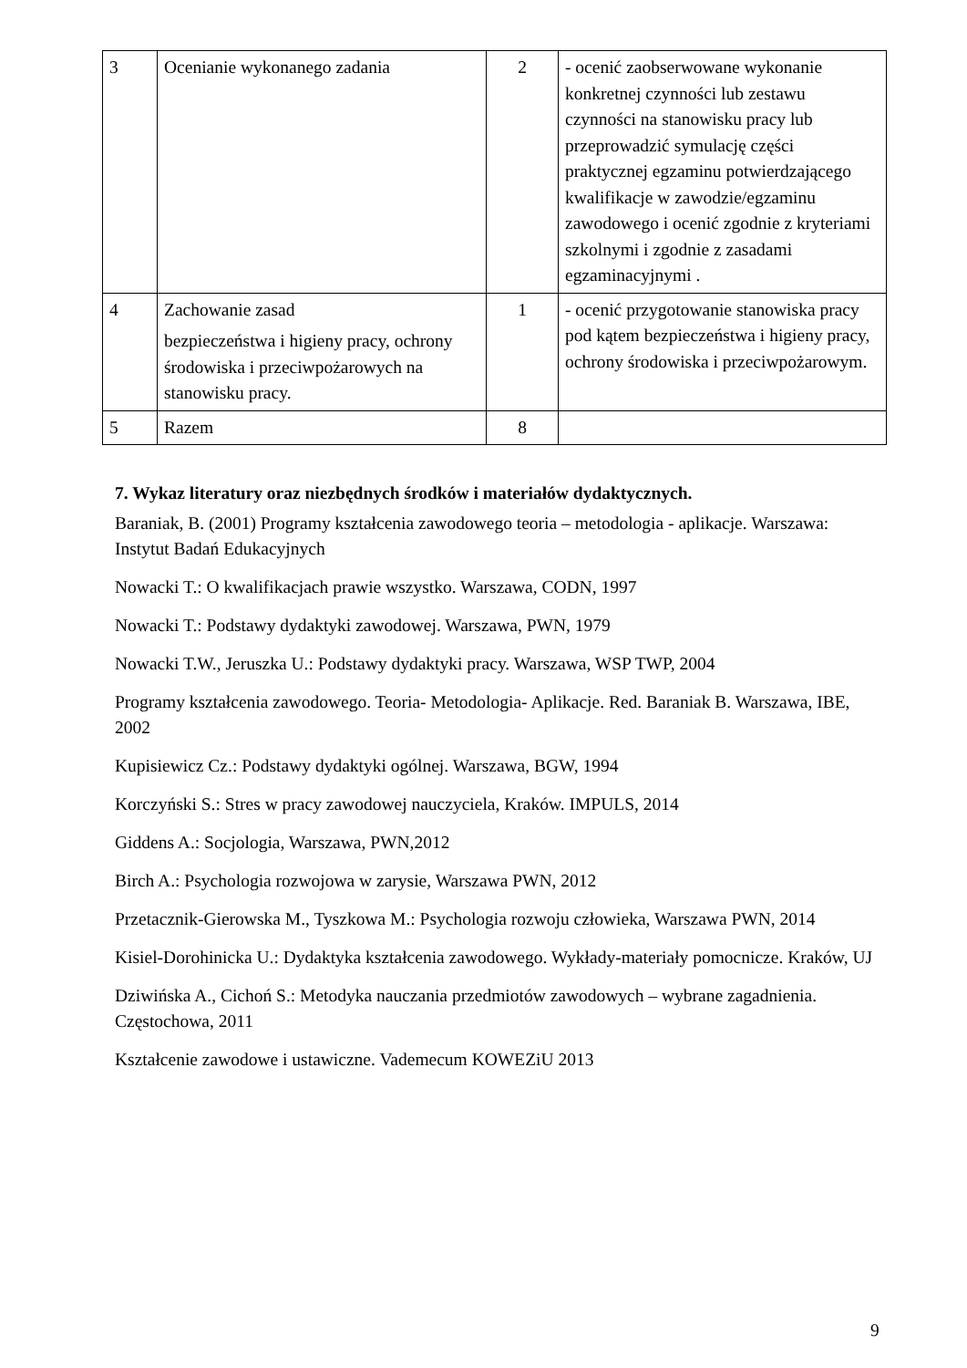| 3 | Ocenianie wykonanego zadania | 2 | - ocenić zaobserwowane wykonanie konkretnej czynności lub zestawu czynności na stanowisku pracy lub przeprowadzić symulację części praktycznej egzaminu potwierdzającego kwalifikacje w zawodzie/egzaminu zawodowego i ocenić zgodnie z kryteriami szkolnymi i zgodnie z zasadami egzaminacyjnymi . |
| 4 | Zachowanie zasad bezpieczeństwa i higieny pracy, ochrony środowiska i przeciwpożarowych na stanowisku pracy. | 1 | - ocenić przygotowanie stanowiska pracy pod kątem bezpieczeństwa i higieny pracy, ochrony środowiska i przeciwpożarowym. |
| 5 | Razem | 8 | |
7. Wykaz literatury oraz niezbędnych środków i materiałów dydaktycznych.
Baraniak, B. (2001) Programy kształcenia zawodowego teoria – metodologia - aplikacje. Warszawa: Instytut Badań Edukacyjnych
Nowacki T.: O kwalifikacjach prawie wszystko. Warszawa, CODN, 1997
Nowacki T.: Podstawy dydaktyki zawodowej. Warszawa, PWN, 1979
Nowacki T.W., Jeruszka U.: Podstawy dydaktyki pracy. Warszawa, WSP TWP, 2004
Programy kształcenia zawodowego. Teoria- Metodologia- Aplikacje. Red. Baraniak B. Warszawa, IBE, 2002
Kupisiewicz Cz.: Podstawy dydaktyki ogólnej. Warszawa, BGW, 1994
Korczyński S.: Stres w pracy zawodowej nauczyciela, Kraków. IMPULS, 2014
Giddens A.: Socjologia, Warszawa, PWN,2012
Birch A.: Psychologia rozwojowa w zarysie, Warszawa PWN, 2012
Przetacznik-Gierowska M., Tyszkowa M.: Psychologia rozwoju człowieka, Warszawa PWN, 2014
Kisiel-Dorohinicka U.: Dydaktyka kształcenia zawodowego. Wykłady-materiały pomocnicze. Kraków, UJ
Dziwińska A., Cichoń S.: Metodyka nauczania przedmiotów zawodowych – wybrane zagadnienia. Częstochowa, 2011
Kształcenie zawodowe i ustawiczne. Vademecum KOWEZiU 2013
9